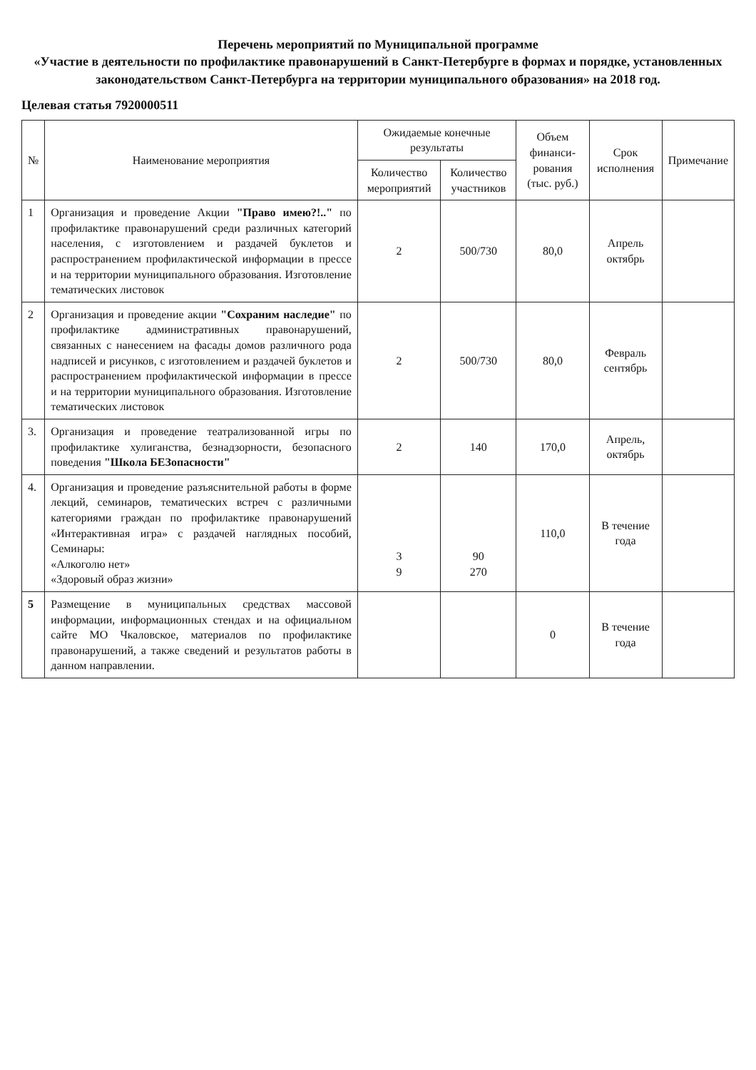Перечень мероприятий по Муниципальной программе
«Участие в деятельности по профилактике правонарушений в Санкт-Петербурге в формах и порядке, установленных законодательством Санкт-Петербурга на территории муниципального образования» на 2018 год.
Целевая статья 7920000511
| № | Наименование мероприятия | Ожидаемые конечные результаты | | Объем финанси-рования (тыс. руб.) | Срок исполнения | Примечание |
| --- | --- | --- | --- | --- | --- | --- |
| | | Количество мероприятий | Количество участников | | | |
| 1 | Организация и проведение Акции "Право имею?!.." по профилактике правонарушений среди различных категорий населения, с изготовлением и раздачей буклетов и распространением профилактической информации в прессе и на территории муниципального образования. Изготовление тематических листовок | 2 | 500/730 | 80,0 | Апрель октябрь | |
| 2 | Организация и проведение акции "Сохраним наследие" по профилактике административных правонарушений, связанных с нанесением на фасады домов различного рода надписей и рисунков, с изготовлением и раздачей буклетов и распространением профилактической информации в прессе и на территории муниципального образования. Изготовление тематических листовок | 2 | 500/730 | 80,0 | Февраль сентябрь | |
| 3. | Организация и проведение театрализованной игры по профилактике хулиганства, безнадзорности, безопасного поведения "Школа БЕЗопасности" | 2 | 140 | 170,0 | Апрель, октябрь | |
| 4. | Организация и проведение разъяснительной работы в форме лекций, семинаров, тематических встреч с различными категориями граждан по профилактике правонарушений «Интерактивная игра» с раздачей наглядных пособий, Семинары: «Алкоголю нет» «Здоровый образ жизни» | 3 9 | 90 270 | 110,0 | В течение года | |
| 5 | Размещение в муниципальных средствах массовой информации, информационных стендах и на официальном сайте МО Чкаловское, материалов по профилактике правонарушений, а также сведений и результатов работы в данном направлении. | | | 0 | В течение года | |